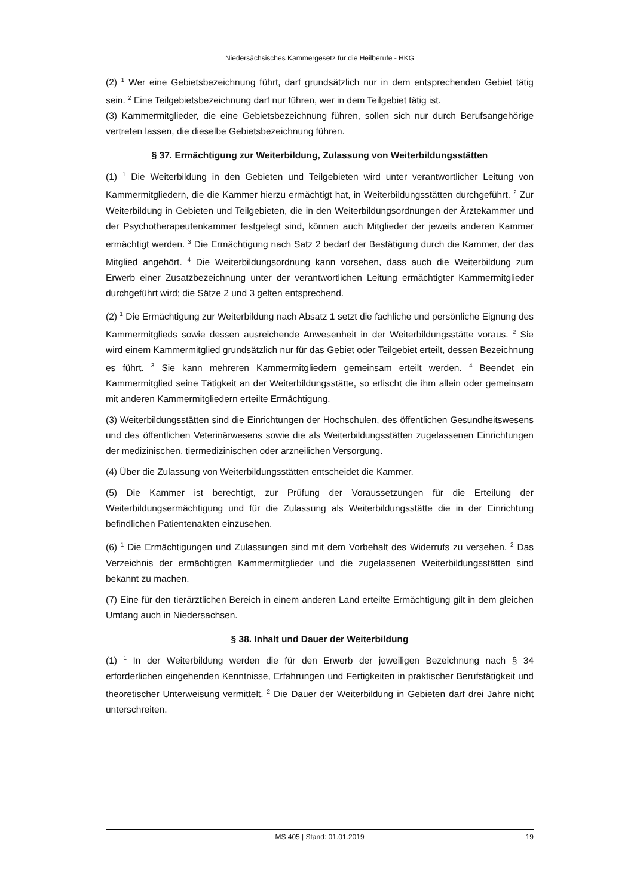Niedersächsisches Kammergesetz für die Heilberufe - HKG
(2) <sup>1</sup> Wer eine Gebietsbezeichnung führt, darf grundsätzlich nur in dem entsprechenden Gebiet tätig sein. <sup>2</sup> Eine Teilgebietsbezeichnung darf nur führen, wer in dem Teilgebiet tätig ist.
(3) Kammermitglieder, die eine Gebietsbezeichnung führen, sollen sich nur durch Berufsangehörige vertreten lassen, die dieselbe Gebietsbezeichnung führen.
§ 37. Ermächtigung zur Weiterbildung, Zulassung von Weiterbildungsstätten
(1) <sup>1</sup> Die Weiterbildung in den Gebieten und Teilgebieten wird unter verantwortlicher Leitung von Kammermitgliedern, die die Kammer hierzu ermächtigt hat, in Weiterbildungsstätten durchgeführt. <sup>2</sup> Zur Weiterbildung in Gebieten und Teilgebieten, die in den Weiterbildungsordnungen der Ärztekammer und der Psychotherapeutenkammer festgelegt sind, können auch Mitglieder der jeweils anderen Kammer ermächtigt werden. <sup>3</sup> Die Ermächtigung nach Satz 2 bedarf der Bestätigung durch die Kammer, der das Mitglied angehört. <sup>4</sup> Die Weiterbildungsordnung kann vorsehen, dass auch die Weiterbildung zum Erwerb einer Zusatzbezeichnung unter der verantwortlichen Leitung ermächtigter Kammermitglieder durchgeführt wird; die Sätze 2 und 3 gelten entsprechend.
(2) <sup>1</sup> Die Ermächtigung zur Weiterbildung nach Absatz 1 setzt die fachliche und persönliche Eignung des Kammermitglieds sowie dessen ausreichende Anwesenheit in der Weiterbildungsstätte voraus. <sup>2</sup> Sie wird einem Kammermitglied grundsätzlich nur für das Gebiet oder Teilgebiet erteilt, dessen Bezeichnung es führt. <sup>3</sup> Sie kann mehreren Kammermitgliedern gemeinsam erteilt werden. <sup>4</sup> Beendet ein Kammermitglied seine Tätigkeit an der Weiterbildungsstätte, so erlischt die ihm allein oder gemeinsam mit anderen Kammermitgliedern erteilte Ermächtigung.
(3) Weiterbildungsstätten sind die Einrichtungen der Hochschulen, des öffentlichen Gesundheitswesens und des öffentlichen Veterinärwesens sowie die als Weiterbildungsstätten zugelassenen Einrichtungen der medizinischen, tiermedizinischen oder arzneilichen Versorgung.
(4) Über die Zulassung von Weiterbildungsstätten entscheidet die Kammer.
(5) Die Kammer ist berechtigt, zur Prüfung der Voraussetzungen für die Erteilung der Weiterbildungsermächtigung und für die Zulassung als Weiterbildungsstätte die in der Einrichtung befindlichen Patientenakten einzusehen.
(6) <sup>1</sup> Die Ermächtigungen und Zulassungen sind mit dem Vorbehalt des Widerrufs zu versehen. <sup>2</sup> Das Verzeichnis der ermächtigten Kammermitglieder und die zugelassenen Weiterbildungsstätten sind bekannt zu machen.
(7) Eine für den tierärztlichen Bereich in einem anderen Land erteilte Ermächtigung gilt in dem gleichen Umfang auch in Niedersachsen.
§ 38. Inhalt und Dauer der Weiterbildung
(1) <sup>1</sup> In der Weiterbildung werden die für den Erwerb der jeweiligen Bezeichnung nach § 34 erforderlichen eingehenden Kenntnisse, Erfahrungen und Fertigkeiten in praktischer Berufstätigkeit und theoretischer Unterweisung vermittelt. <sup>2</sup> Die Dauer der Weiterbildung in Gebieten darf drei Jahre nicht unterschreiten.
MS 405 | Stand: 01.01.2019 19